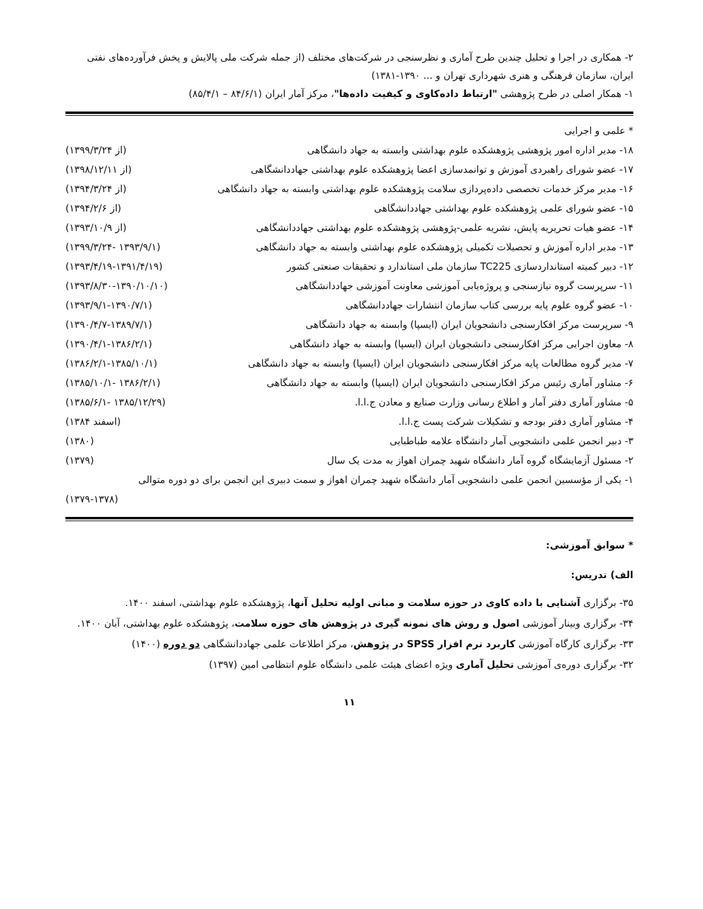۲- همکاری در اجرا و تحلیل چندین طرح آماری و نظرسنجی در شرکت‌های مختلف (از جمله شرکت ملی پالایش و پخش فرآورده‌های نفتی ایران، سازمان فرهنگی و هنری شهرداری تهران و ... ۱۳۹۰-۱۳۸۱)
۱- همکار اصلی در طرح پژوهشی "ارتباط داده‌کاوی و کیفیت داده‌ها"، مرکز آمار ایران (۸۴/۶/۱ – ۸۵/۴/۱)
* علمی و اجرایی
| ۱۸- مدیر اداره امور پژوهشی پژوهشکده علوم بهداشتی وابسته به جهاد دانشگاهی | (از ۱۳۹۹/۳/۲۴) |
| ۱۷- عضو شورای راهبردی آموزش و توانمدسازی اعضا پژوهشکده علوم بهداشتی جهاددانشگاهی | (از ۱۳۹۸/۱۲/۱۱) |
| ۱۶- مدیر مرکز خدمات تخصصی داده‌پردازی سلامت پژوهشکده علوم بهداشتی وابسته به جهاد دانشگاهی | (از ۱۳۹۴/۳/۲۴) |
| ۱۵- عضو شورای علمی پژوهشکده علوم بهداشتی جهاددانشگاهی | (از ۱۳۹۴/۲/۶) |
| ۱۴- عضو هیات تحریریه پایش، نشریه علمی-پژوهشی پژوهشکده علوم بهداشتی جهاددانشگاهی | (از ۱۳۹۳/۱۰/۹) |
| ۱۳- مدیر اداره آموزش و تحصیلات تکمیلی پژوهشکده علوم بهداشتی وابسته به جهاد دانشگاهی | (۱۳۹۳/۹/۱ -۱۳۹۹/۳/۲۴) |
| ۱۲- دبیر کمیته استانداردسازی TC225 سازمان ملی استاندارد و تحقیقات صنعتی کشور | (۱۳۹۳/۴/۱۹-۱۳۹۱/۴/۱۹) |
| ۱۱- سرپرست گروه نیازسنجی و پروژه‌یابی آموزشی معاونت آموزشی جهاددانشگاهی | (۱۳۹۳/۸/۳۰-۱۳۹۰/۱۰/۱۰) |
| ۱۰- عضو گروه علوم پایه بررسی کتاب سازمان انتشارات جهاددانشگاهی | (۱۳۹۳/۹/۱-۱۳۹۰/۷/۱) |
| ۹- سرپرست مرکز افکارسنجی دانشجویان ایران (ایسپا) وابسته به جهاد دانشگاهی | (۱۳۹۰/۴/۷-۱۳۸۹/۷/۱) |
| ۸- معاون اجرایی مرکز افکارسنجی دانشجویان ایران (ایسپا) وابسته به جهاد دانشگاهی | (۱۳۹۰/۴/۱-۱۳۸۶/۲/۱) |
| ۷- مدیر گروه مطالعات پایه مرکز افکارسنجی دانشجویان ایران (ایسپا) وابسته به جهاد دانشگاهی | (۱۳۸۶/۲/۱-۱۳۸۵/۱۰/۱) |
| ۶- مشاور آماری رئیس مرکز افکارسنجی دانشجویان ایران (ایسپا) وابسته به جهاد دانشگاهی | (۱۳۸۶/۲/۱ -۱۳۸۵/۱۰/۱) |
| ۵- مشاور آماری دفتر آمار و اطلاع رسانی وزارت صنایع و معادن ج.ا.ا. | (۱۳۸۵/۱۲/۲۹ -۱۳۸۵/۶/۱) |
| ۴- مشاور آماری دفتر بودجه و تشکیلات شرکت پست ج.ا.ا. | (اسفند ۱۳۸۴) |
| ۳- دبیر انجمن علمی دانشجویی آمار دانشگاه علامه طباطبایی | (۱۳۸۰) |
| ۲- مسئول آزمایشگاه گروه آمار دانشگاه شهید چمران اهواز به مدت یک سال | (۱۳۷۹) |
| ۱- یکی از مؤسسین انجمن علمی دانشجویی آمار دانشگاه شهید چمران اهواز و سمت دبیری این انجمن برای دو دوره متوالی | |
| | (۱۳۷۹-۱۳۷۸) |
* سوابق آموزشی:
الف) تدریس:
۳۵- برگزاری آشنایی با داده کاوی در حوزه سلامت و مبانی اولیه تحلیل آنها، پژوهشکده علوم بهداشتی، اسفند ۱۴۰۰.
۳۴- برگزاری وبینار آموزشی اصول و روش های نمونه گیری در پژوهش های حوزه سلامت، پژوهشکده علوم بهداشتی، آبان ۱۴۰۰.
۳۳- برگزاری کارگاه آموزشی کاربرد نرم افزار SPSS در پژوهش، مرکز اطلاعات علمی جهاددانشگاهی دو دوره (۱۴۰۰)
۳۲- برگزاری دوره‌ی آموزشی تحلیل آماری ویژه اعضای هیئت علمی دانشگاه علوم انتظامی امین (۱۳۹۷)
۱۱